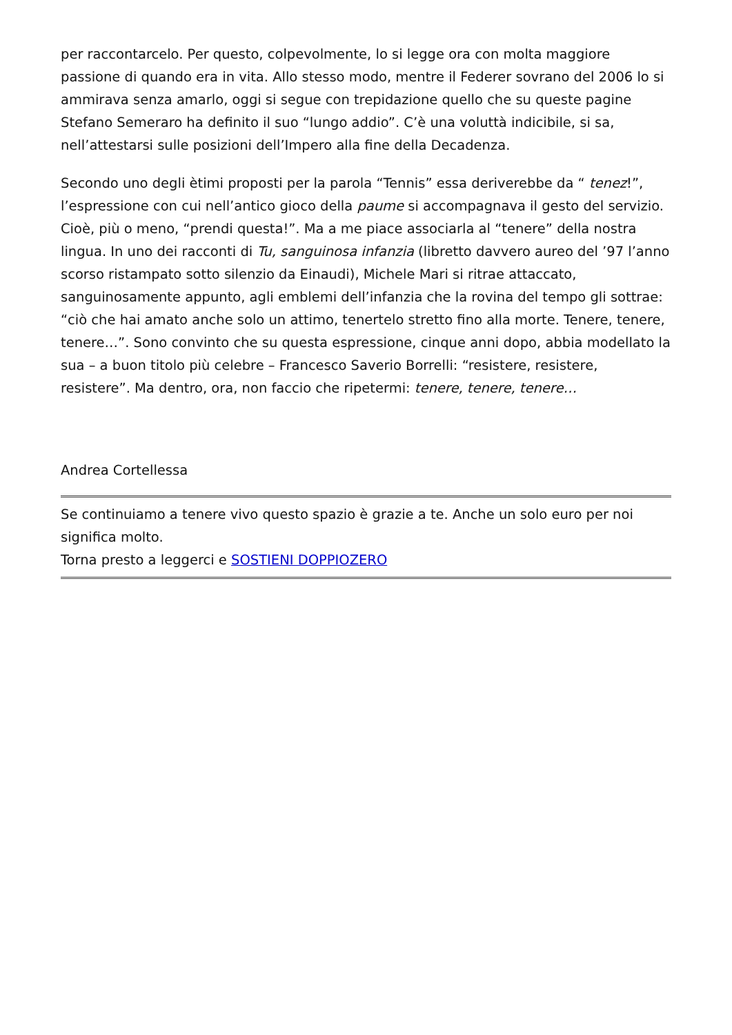per raccontarcelo. Per questo, colpevolmente, lo si legge ora con molta maggiore passione di quando era in vita. Allo stesso modo, mentre il Federer sovrano del 2006 lo si ammirava senza amarlo, oggi si segue con trepidazione quello che su queste pagine Stefano Semeraro ha definito il suo “lungo addio”. C’è una voluttà indicibile, si sa, nell’attestarsi sulle posizioni dell’Impero alla fine della Decadenza.
Secondo uno degli ètimi proposti per la parola “Tennis” essa deriverebbe da “ tenez!”, l’espressione con cui nell’antico gioco della paume si accompagnava il gesto del servizio. Cioè, più o meno, “prendi questa!”. Ma a me piace associarla al “tenere” della nostra lingua. In uno dei racconti di Tu, sanguinosa infanzia (libretto davvero aureo del ’97 l’anno scorso ristampato sotto silenzio da Einaudi), Michele Mari si ritrae attaccato, sanguinosamente appunto, agli emblemi dell’infanzia che la rovina del tempo gli sottrae: “ciò che hai amato anche solo un attimo, tenertelo stretto fino alla morte. Tenere, tenere, tenere…”. Sono convinto che su questa espressione, cinque anni dopo, abbia modellato la sua – a buon titolo più celebre – Francesco Saverio Borrelli: “resistere, resistere, resistere”. Ma dentro, ora, non faccio che ripetermi: tenere, tenere, tenere…
Andrea Cortellessa
Se continuiamo a tenere vivo questo spazio è grazie a te. Anche un solo euro per noi significa molto.
Torna presto a leggerci e SOSTIENI DOPPIOZERO